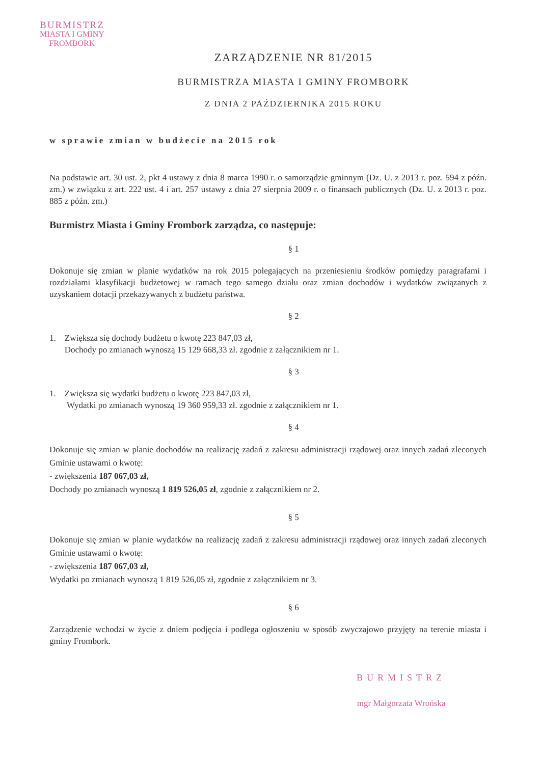BURMISTRZ
MIASTA I GMINY
FROMBORK
ZARZĄDZENIE NR 81/2015
BURMISTRZA MIASTA I GMINY FROMBORK
Z DNIA 2 PAŹDZIERNIKA 2015 ROKU
w sprawie zmian w budżecie na 2015 rok
Na podstawie art. 30 ust. 2, pkt 4 ustawy z dnia 8 marca 1990 r. o samorządzie gminnym (Dz. U. z 2013 r. poz. 594 z późn. zm.) w związku z art. 222 ust. 4 i art. 257 ustawy z dnia 27 sierpnia 2009 r. o finansach publicznych (Dz. U. z 2013 r. poz. 885 z późn. zm.)
Burmistrz Miasta i Gminy Frombork zarządza, co następuje:
§ 1
Dokonuje się zmian w planie wydatków na rok 2015 polegających na przeniesieniu środków pomiędzy paragrafami i rozdziałami klasyfikacji budżetowej w ramach tego samego działu oraz zmian dochodów i wydatków związanych z uzyskaniem dotacji przekazywanych z budżetu państwa.
§ 2
1. Zwiększa się dochody budżetu o kwotę 223 847,03 zł,
Dochody po zmianach wynoszą 15 129 668,33 zł. zgodnie z załącznikiem nr 1.
§ 3
1. Zwiększa się wydatki budżetu o kwotę 223 847,03 zł,
Wydatki po zmianach wynoszą 19 360 959,33 zł. zgodnie z załącznikiem nr 1.
§ 4
Dokonuje się zmian w planie dochodów na realizację zadań z zakresu administracji rządowej oraz innych zadań zleconych Gminie ustawami o kwotę:
- zwiększenia 187 067,03 zł,
Dochody po zmianach wynoszą 1 819 526,05 zł, zgodnie z załącznikiem nr 2.
§ 5
Dokonuje się zmian w planie wydatków na realizację zadań z zakresu administracji rządowej oraz innych zadań zleconych Gminie ustawami o kwotę:
- zwiększenia 187 067,03 zł,
Wydatki po zmianach wynoszą 1 819 526,05 zł, zgodnie z załącznikiem nr 3.
§ 6
Zarządzenie wchodzi w życie z dniem podjęcia i podlega ogłoszeniu w sposób zwyczajowo przyjęty na terenie miasta i gminy Frombork.
BURMISTRZ
mgr Małgorzata Wrońska